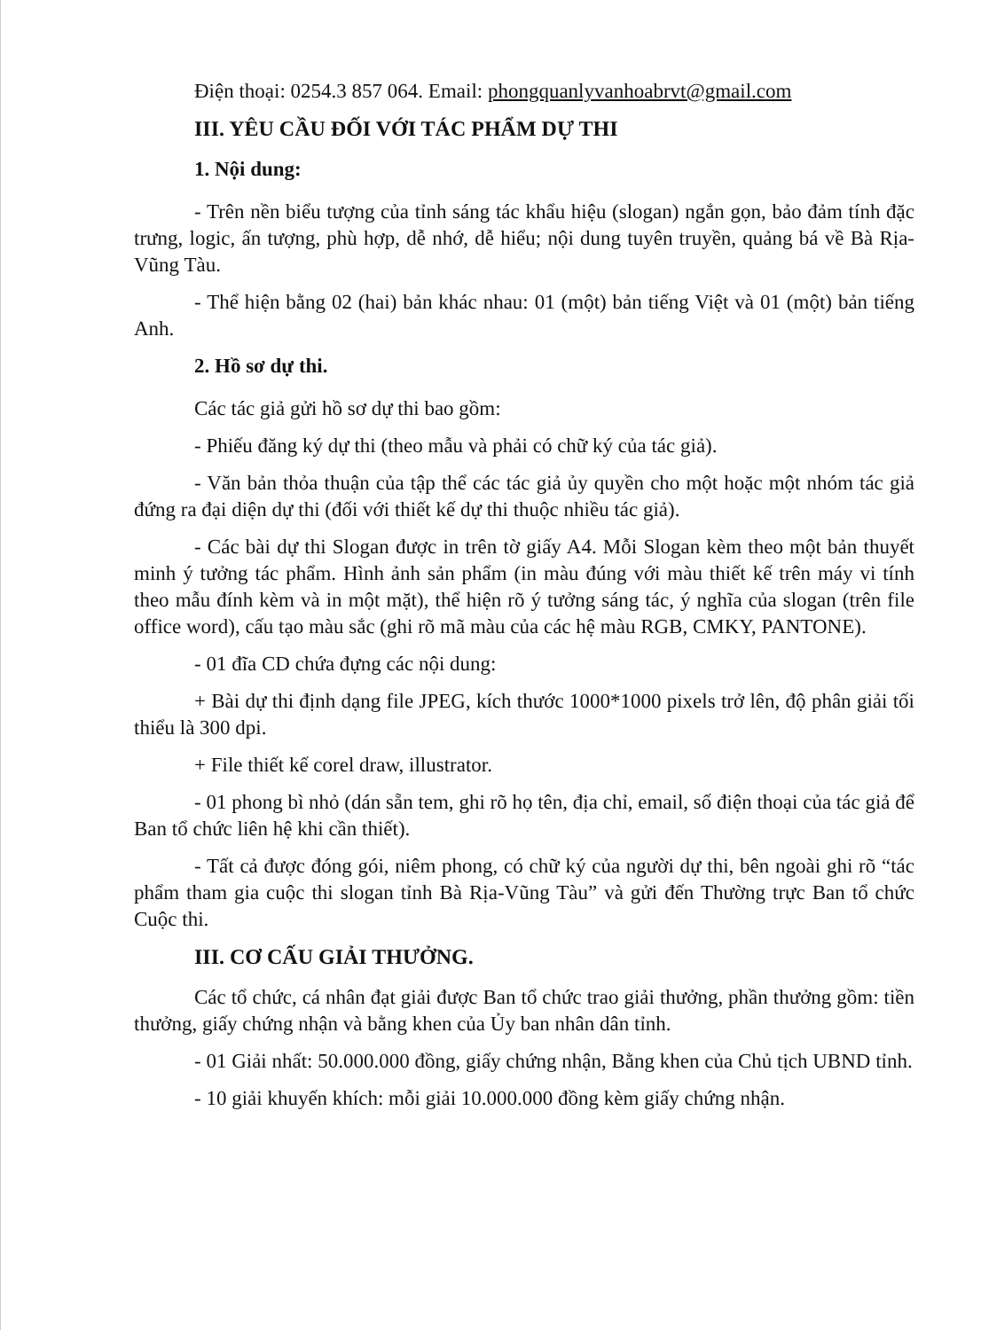Điện thoại: 0254.3 857 064. Email: phongquanlyvanhoabrvt@gmail.com
III. YÊU CẦU ĐỐI VỚI TÁC PHẨM DỰ THI
1. Nội dung:
- Trên nền biểu tượng của tỉnh sáng tác khẩu hiệu (slogan) ngắn gọn, bảo đảm tính đặc trưng, logic, ấn tượng, phù hợp, dễ nhớ, dễ hiểu; nội dung tuyên truyền, quảng bá về Bà Rịa-Vũng Tàu.
- Thể hiện bằng 02 (hai) bản khác nhau: 01 (một) bản tiếng Việt và 01 (một) bản tiếng Anh.
2. Hồ sơ dự thi.
Các tác giả gửi hồ sơ dự thi bao gồm:
- Phiếu đăng ký dự thi (theo mẫu và phải có chữ ký của tác giả).
- Văn bản thỏa thuận của tập thể các tác giả ủy quyền cho một hoặc một nhóm tác giả đứng ra đại diện dự thi (đối với thiết kế dự thi thuộc nhiều tác giả).
- Các bài dự thi Slogan được in trên tờ giấy A4. Mỗi Slogan kèm theo một bản thuyết minh ý tưởng tác phẩm. Hình ảnh sản phẩm (in màu đúng với màu thiết kế trên máy vi tính theo mẫu đính kèm và in một mặt), thể hiện rõ ý tưởng sáng tác, ý nghĩa của slogan (trên file office word), cấu tạo màu sắc (ghi rõ mã màu của các hệ màu RGB, CMKY, PANTONE).
- 01 đĩa CD chứa đựng các nội dung:
+ Bài dự thi định dạng file JPEG, kích thước 1000*1000 pixels trở lên, độ phân giải tối thiểu là 300 dpi.
+ File thiết kế corel draw, illustrator.
- 01 phong bì nhỏ (dán sẵn tem, ghi rõ họ tên, địa chỉ, email, số điện thoại của tác giả để Ban tổ chức liên hệ khi cần thiết).
- Tất cả được đóng gói, niêm phong, có chữ ký của người dự thi, bên ngoài ghi rõ “tác phẩm tham gia cuộc thi slogan tỉnh Bà Rịa-Vũng Tàu” và gửi đến Thường trực Ban tổ chức Cuộc thi.
III. CƠ CẤU GIẢI THƯỞNG.
Các tổ chức, cá nhân đạt giải được Ban tổ chức trao giải thưởng, phần thưởng gồm: tiền thưởng, giấy chứng nhận và bằng khen của Ủy ban nhân dân tỉnh.
- 01 Giải nhất: 50.000.000 đồng, giấy chứng nhận, Bằng khen của Chủ tịch UBND tỉnh.
- 10 giải khuyến khích: mỗi giải 10.000.000 đồng kèm giấy chứng nhận.